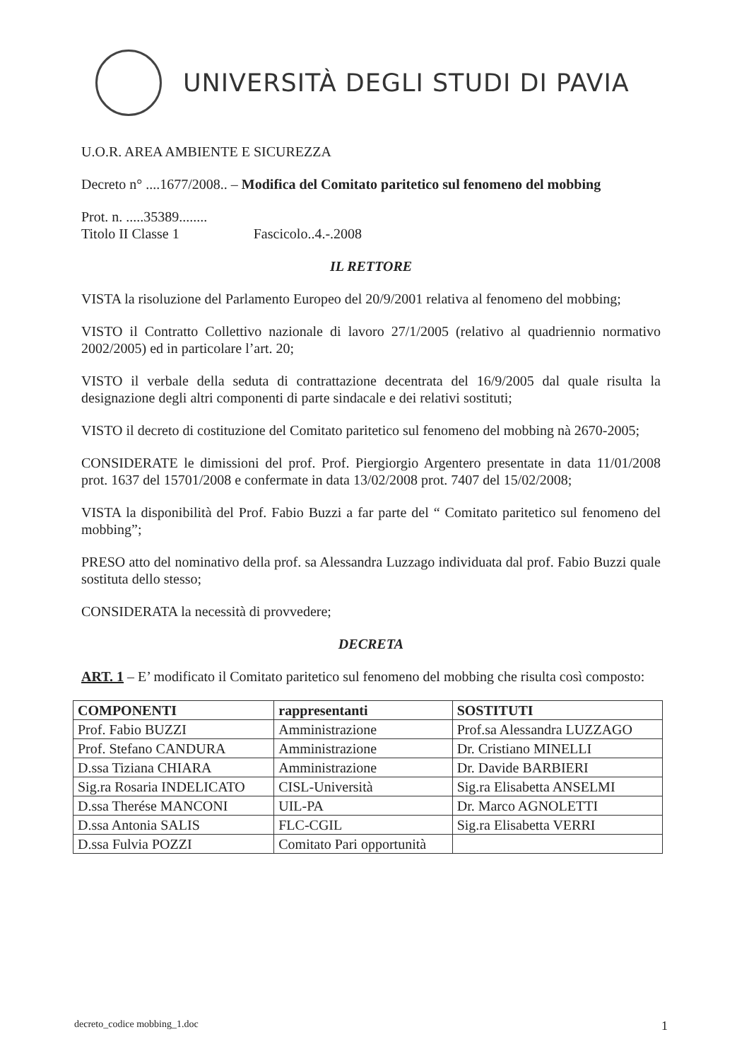UNIVERSITÀ DEGLI STUDI DI PAVIA
U.O.R. AREA AMBIENTE E SICUREZZA
Decreto n° ....1677/2008.. – Modifica del Comitato paritetico sul fenomeno del mobbing
Prot. n. .....35389........
Titolo II Classe 1 Fascicolo..4.-.2008
IL RETTORE
VISTA la risoluzione del Parlamento Europeo del 20/9/2001 relativa al fenomeno del mobbing;
VISTO il Contratto Collettivo nazionale di lavoro 27/1/2005 (relativo al quadriennio normativo 2002/2005) ed in particolare l’art. 20;
VISTO il verbale della seduta di contrattazione decentrata del 16/9/2005 dal quale risulta la designazione degli altri componenti di parte sindacale e dei relativi sostituti;
VISTO il decreto di costituzione del Comitato paritetico sul fenomeno del mobbing nà 2670-2005;
CONSIDERATE le dimissioni del prof. Prof. Piergiorgio Argentero presentate in data 11/01/2008 prot. 1637 del 15701/2008 e confermate in data 13/02/2008 prot. 7407 del 15/02/2008;
VISTA la disponibilità del Prof. Fabio Buzzi a far parte del “ Comitato paritetico sul fenomeno del mobbing”;
PRESO atto del nominativo della prof. sa Alessandra Luzzago individuata dal prof. Fabio Buzzi quale sostituta dello stesso;
CONSIDERATA la necessità di provvedere;
DECRETA
ART. 1 – E’ modificato il Comitato paritetico sul fenomeno del mobbing che risulta così composto:
| COMPONENTI | rappresentanti | SOSTITUTI |
| --- | --- | --- |
| Prof. Fabio BUZZI | Amministrazione | Prof.sa Alessandra LUZZAGO |
| Prof. Stefano CANDURA | Amministrazione | Dr. Cristiano MINELLI |
| D.ssa Tiziana CHIARA | Amministrazione | Dr. Davide BARBIERI |
| Sig.ra Rosaria INDELICATO | CISL-Università | Sig.ra Elisabetta ANSELMI |
| D.ssa Therése MANCONI | UIL-PA | Dr. Marco AGNOLETTI |
| D.ssa Antonia SALIS | FLC-CGIL | Sig.ra Elisabetta VERRI |
| D.ssa Fulvia POZZI | Comitato Pari opportunità | |
decreto_codice mobbing_1.doc 1